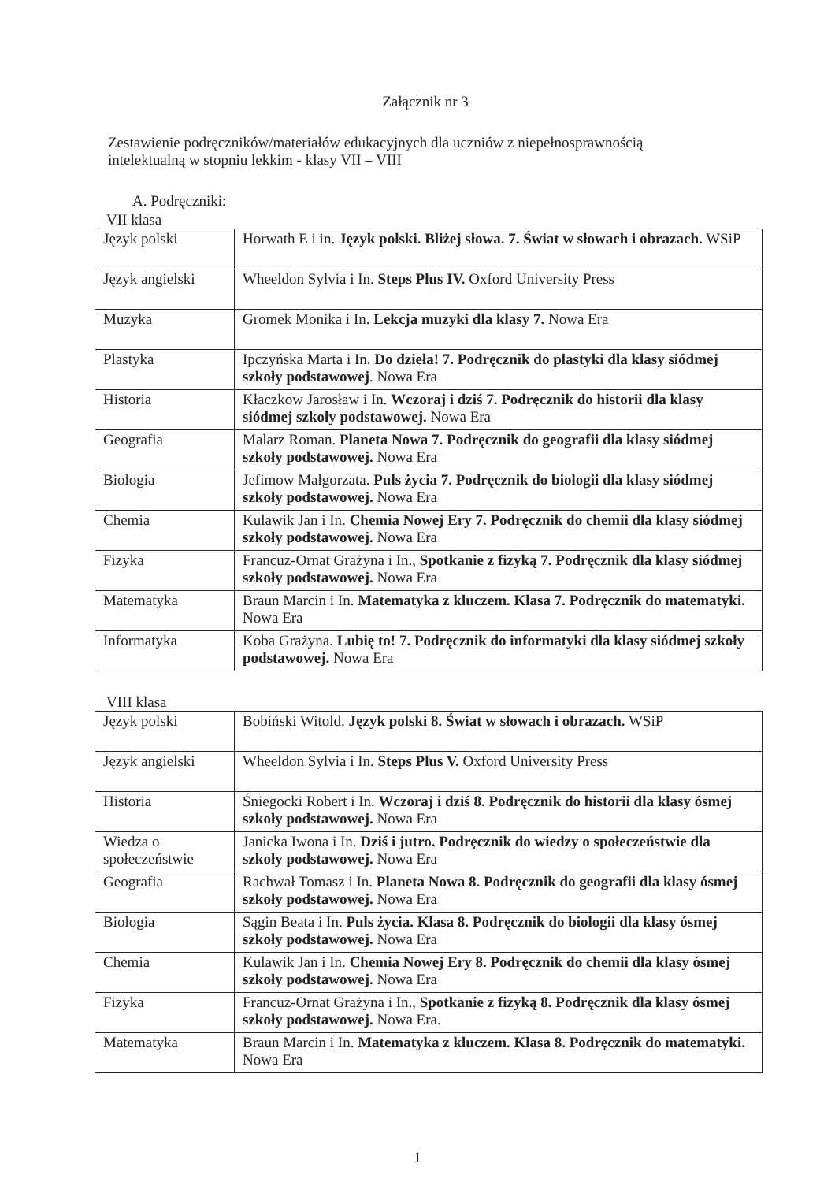Załącznik nr 3
Zestawienie podręczników/materiałów edukacyjnych dla uczniów z niepełnosprawnością intelektualną w stopniu lekkim - klasy VII – VIII
A. Podręczniki:
VII klasa
| Język polski | Horwath E i in. Język polski. Bliżej słowa. 7. Świat w słowach i obrazach. WSiP |
| Język angielski | Wheeldon Sylvia i In. Steps Plus IV. Oxford University Press |
| Muzyka | Gromek Monika i In. Lekcja muzyki dla klasy 7. Nowa Era |
| Plastyka | Ipczyńska Marta i In. Do dzieła! 7. Podręcznik do plastyki dla klasy siódmej szkoły podstawowej . Nowa Era |
| Historia | Kłaczkow Jarosław i In. Wczoraj i dziś 7. Podręcznik do historii dla klasy siódmej szkoły podstawowej. Nowa Era |
| Geografia | Malarz Roman. Planeta Nowa 7. Podręcznik do geografii dla klasy siódmej szkoły podstawowej. Nowa Era |
| Biologia | Jefimow Małgorzata. Puls życia 7. Podręcznik do biologii dla klasy siódmej szkoły podstawowej. Nowa Era |
| Chemia | Kulawik Jan i In. Chemia Nowej Ery 7. Podręcznik do chemii dla klasy siódmej szkoły podstawowej. Nowa Era |
| Fizyka | Francuz-Ornat Grażyna i In., Spotkanie z fizyką 7. Podręcznik dla klasy siódmej szkoły podstawowej. Nowa Era |
| Matematyka | Braun Marcin i In. Matematyka z kluczem. Klasa 7. Podręcznik do matematyki. Nowa Era |
| Informatyka | Koba Grażyna. Lubię to! 7. Podręcznik do informatyki dla klasy siódmej szkoły podstawowej. Nowa Era |
VIII klasa
| Język polski | Bobiński Witold. Język polski 8. Świat w słowach i obrazach. WSiP |
| Język angielski | Wheeldon Sylvia i In. Steps Plus V. Oxford University Press |
| Historia | Śniegocki Robert i In. Wczoraj i dziś 8. Podręcznik do historii dla klasy ósmej szkoły podstawowej. Nowa Era |
| Wiedza o społeczeństwie | Janicka Iwona i In. Dziś i jutro. Podręcznik do wiedzy o społeczeństwie dla szkoły podstawowej. Nowa Era |
| Geografia | Rachwał Tomasz i In. Planeta Nowa 8. Podręcznik do geografii dla klasy ósmej szkoły podstawowej. Nowa Era |
| Biologia | Sągin Beata i In. Puls życia. Klasa 8. Podręcznik do biologii dla klasy ósmej szkoły podstawowej. Nowa Era |
| Chemia | Kulawik Jan i In. Chemia Nowej Ery 8. Podręcznik do chemii dla klasy ósmej szkoły podstawowej. Nowa Era |
| Fizyka | Francuz-Ornat Grażyna i In., Spotkanie z fizyką 8. Podręcznik dla klasy ósmej szkoły podstawowej. Nowa Era. |
| Matematyka | Braun Marcin i In. Matematyka z kluczem. Klasa 8. Podręcznik do matematyki. Nowa Era |
1